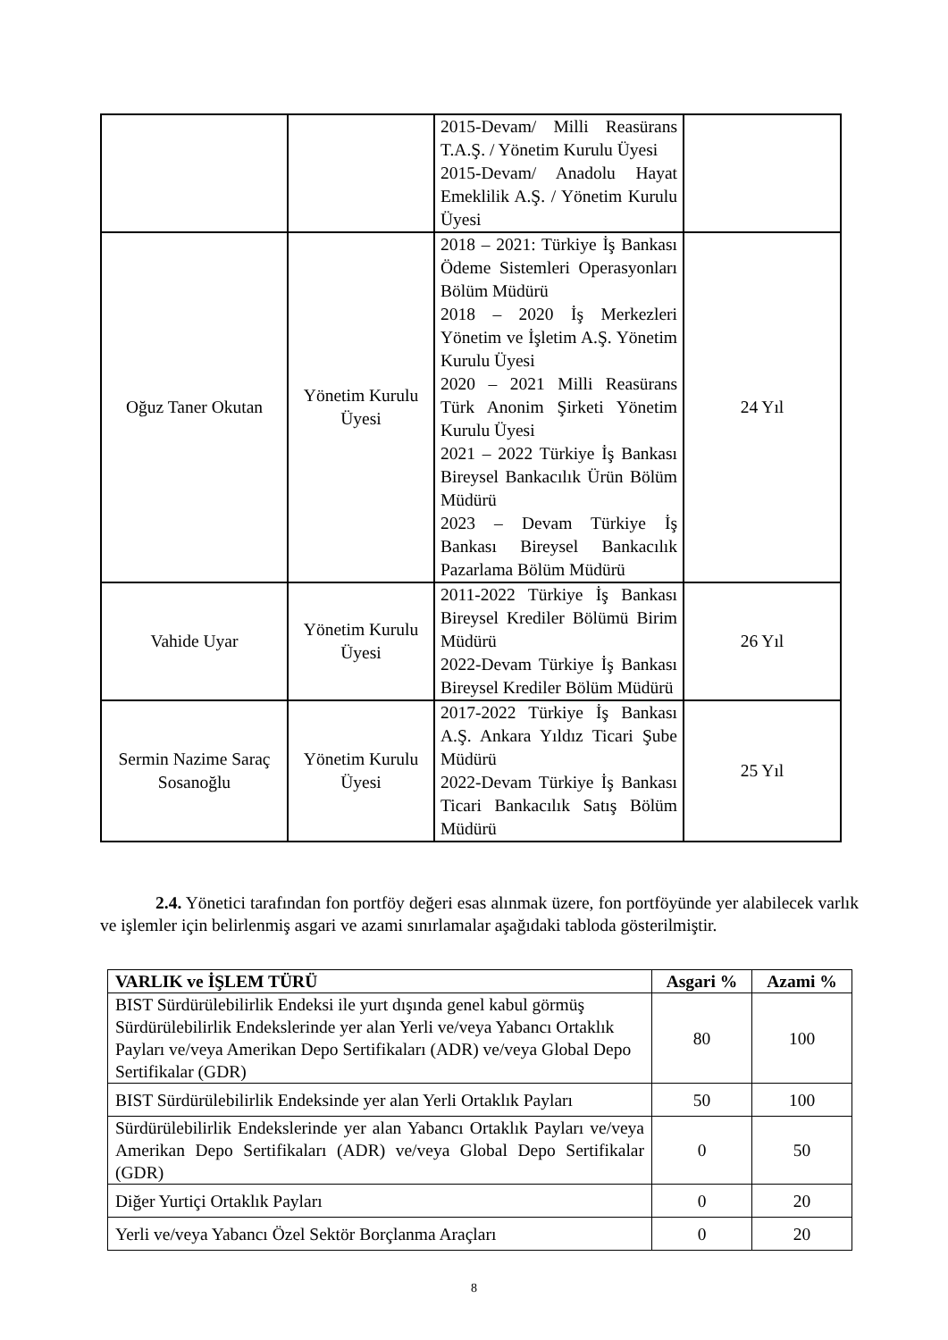| | | 2015-Devam/ Milli Reasürans T.A.Ş. / Yönetim Kurulu Üyesi 2015-Devam/ Anadolu Hayat Emeklilik A.Ş. / Yönetim Kurulu Üyesi | |
| Oğuz Taner Okutan | Yönetim Kurulu Üyesi | 2018 – 2021: Türkiye İş Bankası Ödeme Sistemleri Operasyonları Bölüm Müdürü 2018 – 2020 İş Merkezleri Yönetim ve İşletim A.Ş. Yönetim Kurulu Üyesi 2020 – 2021 Milli Reasürans Türk Anonim Şirketi Yönetim Kurulu Üyesi 2021 – 2022 Türkiye İş Bankası Bireysel Bankacılık Ürün Bölüm Müdürü 2023 – Devam Türkiye İş Bankası Bireysel Bankacılık Pazarlama Bölüm Müdürü | 24 Yıl |
| Vahide Uyar | Yönetim Kurulu Üyesi | 2011-2022 Türkiye İş Bankası Bireysel Krediler Bölümü Birim Müdürü 2022-Devam Türkiye İş Bankası Bireysel Krediler Bölüm Müdürü | 26 Yıl |
| Sermin Nazime Saraç Sosanoğlu | Yönetim Kurulu Üyesi | 2017-2022 Türkiye İş Bankası A.Ş. Ankara Yıldız Ticari Şube Müdürü 2022-Devam Türkiye İş Bankası Ticari Bankacılık Satış Bölüm Müdürü | 25 Yıl |
2.4. Yönetici tarafından fon portföy değeri esas alınmak üzere, fon portföyünde yer alabilecek varlık ve işlemler için belirlenmiş asgari ve azami sınırlamalar aşağıdaki tabloda gösterilmiştir.
| VARLIK ve İŞLEM TÜRÜ | Asgari % | Azami % |
| --- | --- | --- |
| BIST Sürdürülebilirlik Endeksi ile yurt dışında genel kabul görmüş Sürdürülebilirlik Endekslerinde yer alan Yerli ve/veya Yabancı Ortaklık Payları ve/veya Amerikan Depo Sertifikaları (ADR) ve/veya Global Depo Sertifikalar (GDR) | 80 | 100 |
| BIST Sürdürülebilirlik Endeksinde yer alan Yerli Ortaklık Payları | 50 | 100 |
| Sürdürülebilirlik Endekslerinde yer alan Yabancı Ortaklık Payları ve/veya Amerikan Depo Sertifikaları (ADR) ve/veya Global Depo Sertifikalar (GDR) | 0 | 50 |
| Diğer Yurtiçi Ortaklık Payları | 0 | 20 |
| Yerli ve/veya Yabancı Özel Sektör Borçlanma Araçları | 0 | 20 |
8